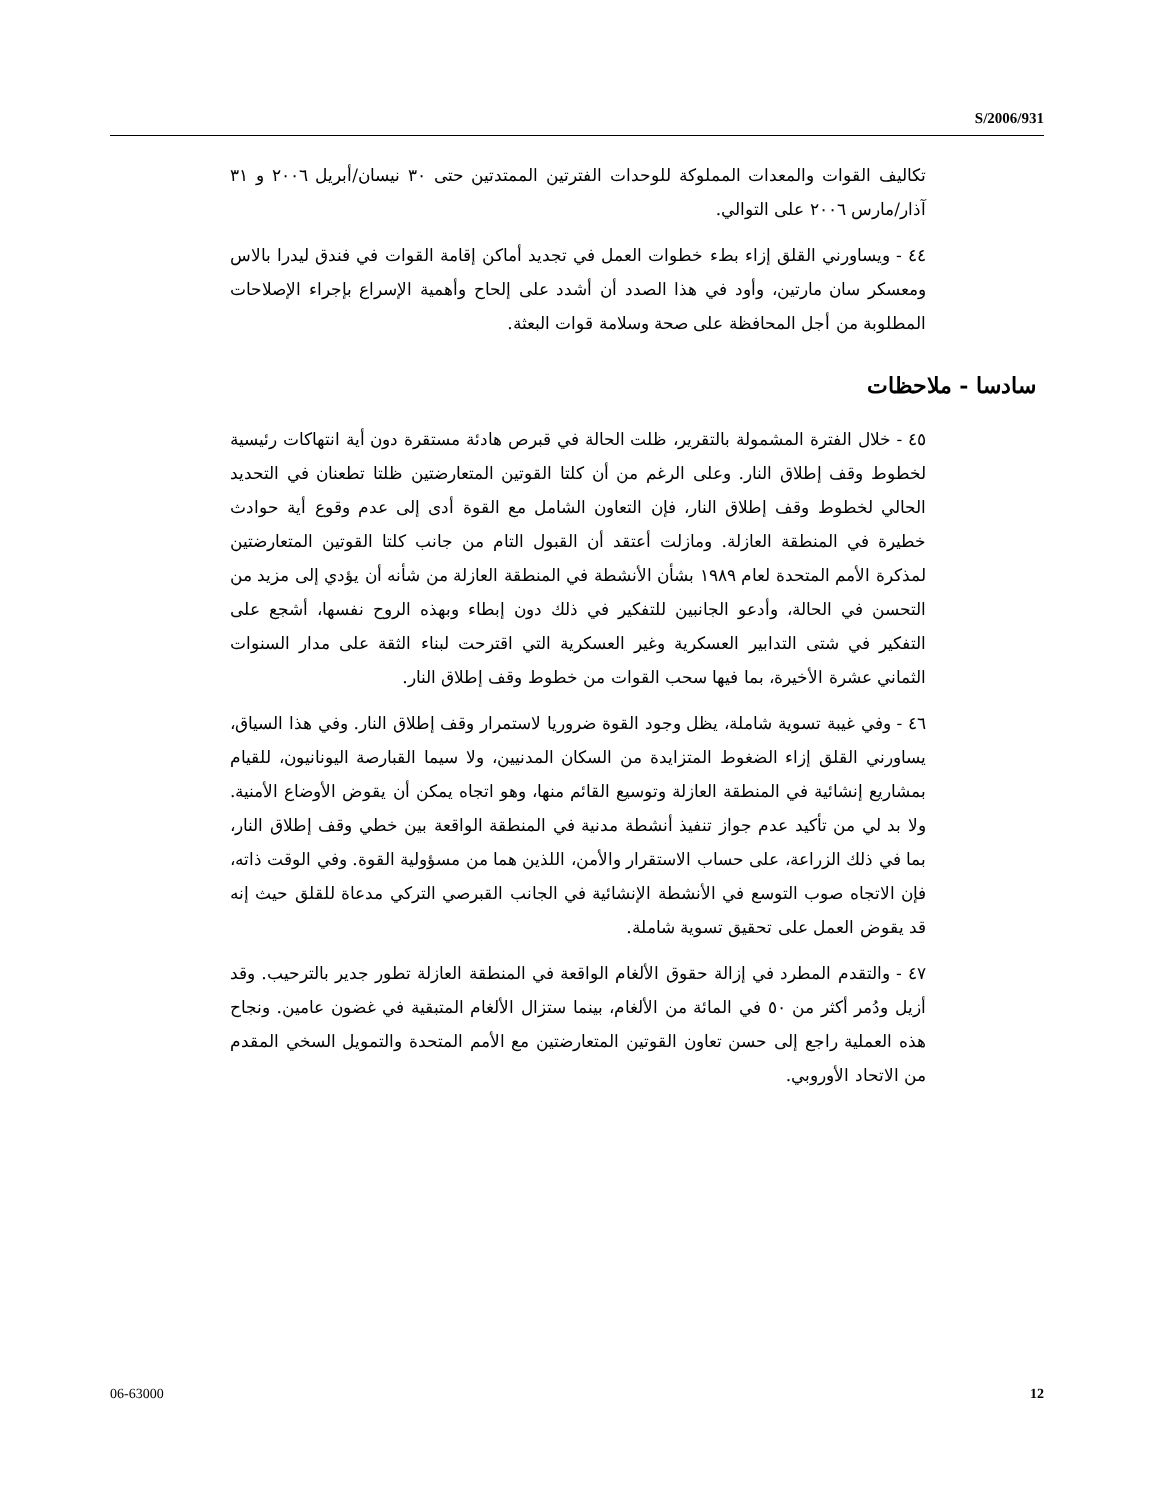S/2006/931
تكاليف القوات والمعدات المملوكة للوحدات الفترتين الممتدتين حتى ٣٠ نيسان/أبريل ٢٠٠٦ و ٣١ آذار/مارس ٢٠٠٦ على التوالي.
٤٤ - ويساورني القلق إزاء بطء خطوات العمل في تجديد أماكن إقامة القوات في فندق ليدرا بالاس ومعسكر سان مارتين، وأود في هذا الصدد أن أشدد على إلحاح وأهمية الإسراع بإجراء الإصلاحات المطلوبة من أجل المحافظة على صحة وسلامة قوات البعثة.
سادسا - ملاحظات
٤٥ - خلال الفترة المشمولة بالتقرير، ظلت الحالة في قبرص هادئة مستقرة دون أية انتهاكات رئيسية لخطوط وقف إطلاق النار. وعلى الرغم من أن كلتا القوتين المتعارضتين ظلتا تطعنان في التحديد الحالي لخطوط وقف إطلاق النار، فإن التعاون الشامل مع القوة أدى إلى عدم وقوع أية حوادث خطيرة في المنطقة العازلة. ومازلت أعتقد أن القبول التام من جانب كلتا القوتين المتعارضتين لمذكرة الأمم المتحدة لعام ١٩٨٩ بشأن الأنشطة في المنطقة العازلة من شأنه أن يؤدي إلى مزيد من التحسن في الحالة، وأدعو الجانبين للتفكير في ذلك دون إبطاء وبهذه الروح نفسها، أشجع على التفكير في شتى التدابير العسكرية وغير العسكرية التي اقترحت لبناء الثقة على مدار السنوات الثماني عشرة الأخيرة، بما فيها سحب القوات من خطوط وقف إطلاق النار.
٤٦ - وفي غيبة تسوية شاملة، يظل وجود القوة ضروريا لاستمرار وقف إطلاق النار. وفي هذا السياق، يساورني القلق إزاء الضغوط المتزايدة من السكان المدنيين، ولا سيما القبارصة اليونانيون، للقيام بمشاريع إنشائية في المنطقة العازلة وتوسيع القائم منها، وهو اتجاه يمكن أن يقوض الأوضاع الأمنية. ولا بد لي من تأكيد عدم جواز تنفيذ أنشطة مدنية في المنطقة الواقعة بين خطي وقف إطلاق النار، بما في ذلك الزراعة، على حساب الاستقرار والأمن، اللذين هما من مسؤولية القوة. وفي الوقت ذاته، فإن الاتجاه صوب التوسع في الأنشطة الإنشائية في الجانب القبرصي التركي مدعاة للقلق حيث إنه قد يقوض العمل على تحقيق تسوية شاملة.
٤٧ - والتقدم المطرد في إزالة حقوق الألغام الواقعة في المنطقة العازلة تطور جدير بالترحيب. وقد أزيل ودُمر أكثر من ٥٠ في المائة من الألغام، بينما ستزال الألغام المتبقية في غضون عامين. ونجاح هذه العملية راجع إلى حسن تعاون القوتين المتعارضتين مع الأمم المتحدة والتمويل السخي المقدم من الاتحاد الأوروبي.
06-63000 12